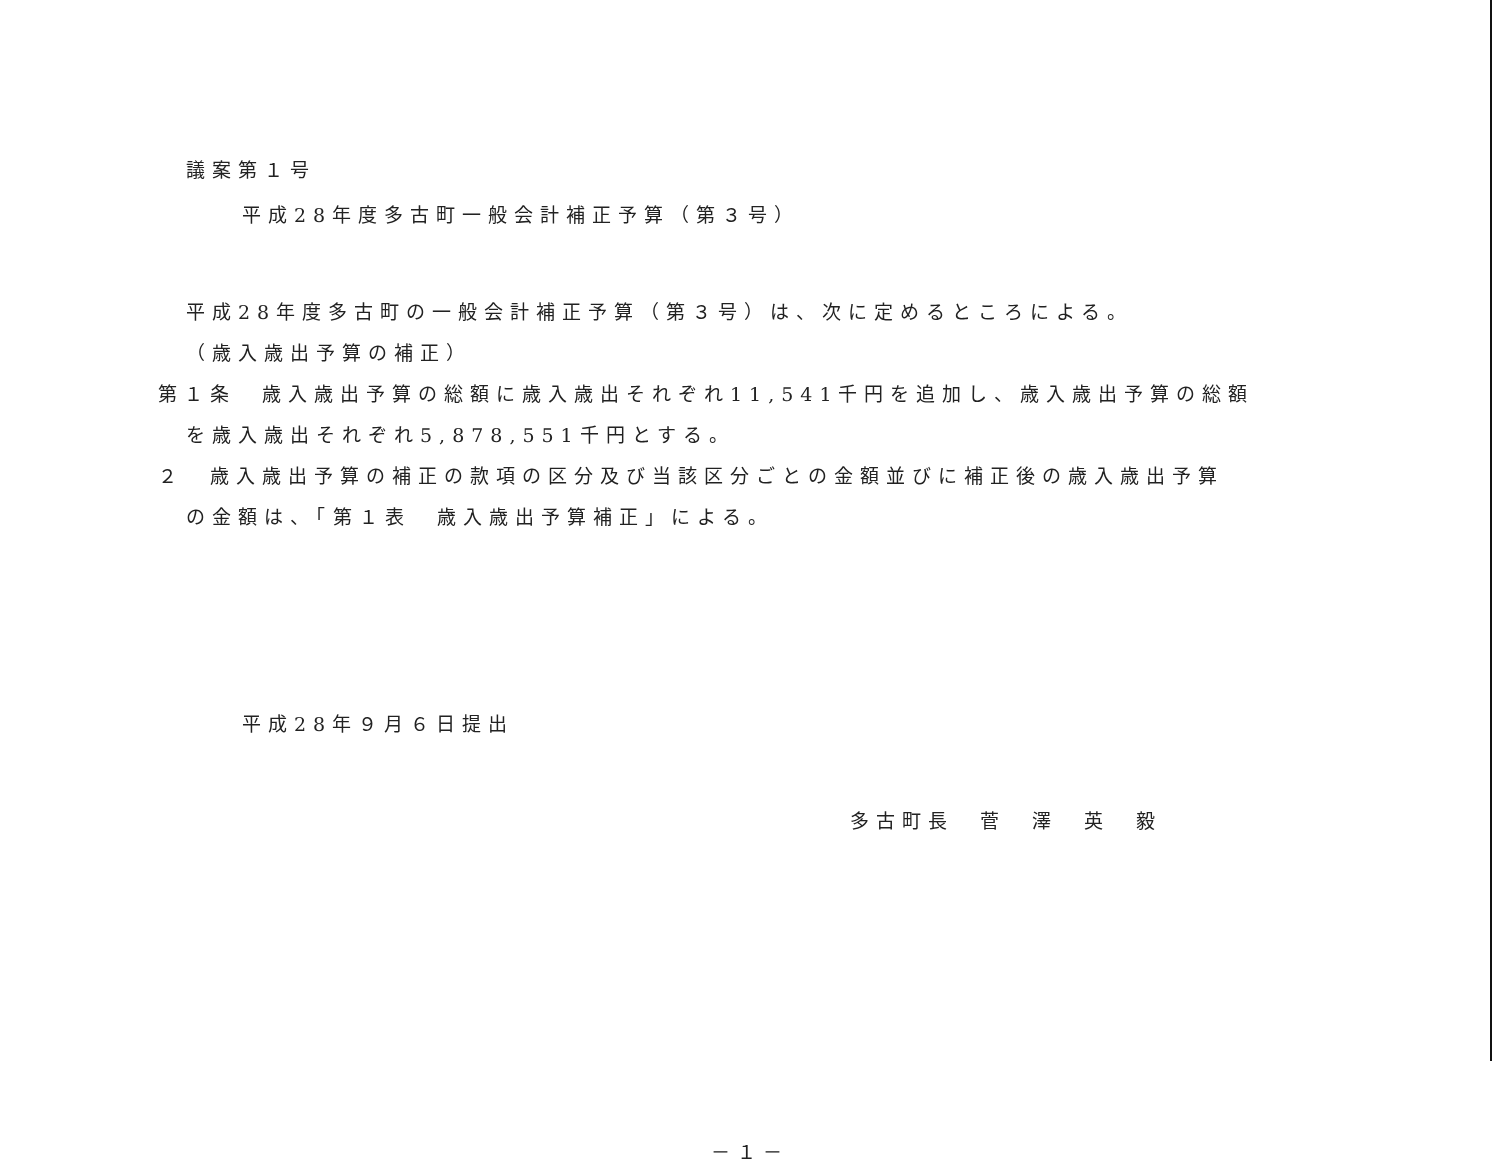議案第１号
平成28年度多古町一般会計補正予算（第３号）
平成28年度多古町の一般会計補正予算（第３号）は、次に定めるところによる。
（歳入歳出予算の補正）
第１条　歳入歳出予算の総額に歳入歳出それぞれ11,541千円を追加し、歳入歳出予算の総額
を歳入歳出それぞれ5,878,551千円とする。
２　歳入歳出予算の補正の款項の区分及び当該区分ごとの金額並びに補正後の歳入歳出予算
の金額は、「第１表　歳入歳出予算補正」による。
平成28年９月６日提出
多古町長　菅　澤　英　毅
－１－